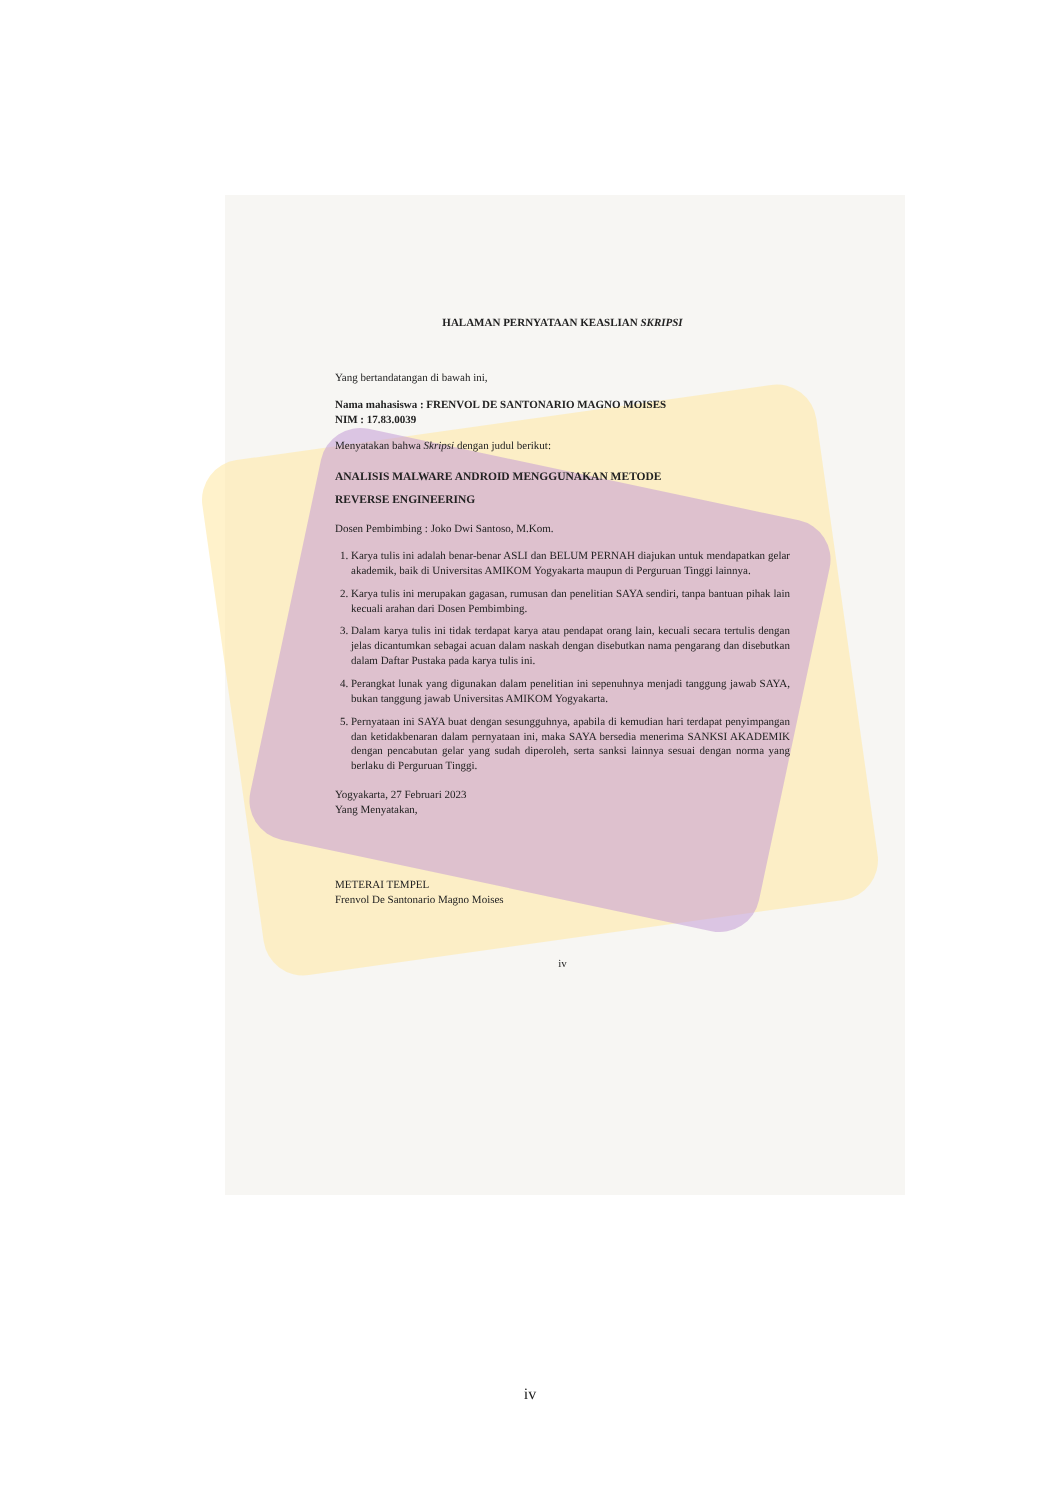HALAMAN PERNYATAAN KEASLIAN SKRIPSI
Yang bertandatangan di bawah ini,
Nama mahasiswa : FRENVOL DE SANTONARIO MAGNO MOISES
NIM : 17.83.0039
Menyatakan bahwa Skripsi dengan judul berikut:
ANALISIS MALWARE ANDROID MENGGUNAKAN METODE
REVERSE ENGINEERING
Dosen Pembimbing : Joko Dwi Santoso, M.Kom.
1. Karya tulis ini adalah benar-benar ASLI dan BELUM PERNAH diajukan untuk mendapatkan gelar akademik, baik di Universitas AMIKOM Yogyakarta maupun di Perguruan Tinggi lainnya.
2. Karya tulis ini merupakan gagasan, rumusan dan penelitian SAYA sendiri, tanpa bantuan pihak lain kecuali arahan dari Dosen Pembimbing.
3. Dalam karya tulis ini tidak terdapat karya atau pendapat orang lain, kecuali secara tertulis dengan jelas dicantumkan sebagai acuan dalam naskah dengan disebutkan nama pengarang dan disebutkan dalam Daftar Pustaka pada karya tulis ini.
4. Perangkat lunak yang digunakan dalam penelitian ini sepenuhnya menjadi tanggung jawab SAYA, bukan tanggung jawab Universitas AMIKOM Yogyakarta.
5. Pernyataan ini SAYA buat dengan sesungguhnya, apabila di kemudian hari terdapat penyimpangan dan ketidakbenaran dalam pernyataan ini, maka SAYA bersedia menerima SANKSI AKADEMIK dengan pencabutan gelar yang sudah diperoleh, serta sanksi lainnya sesuai dengan norma yang berlaku di Perguruan Tinggi.
Yogyakarta, 27 Februari 2023
Yang Menyatakan,
METERAI TEMPEL
Frenvol De Santonario Magno Moises
iv
iv